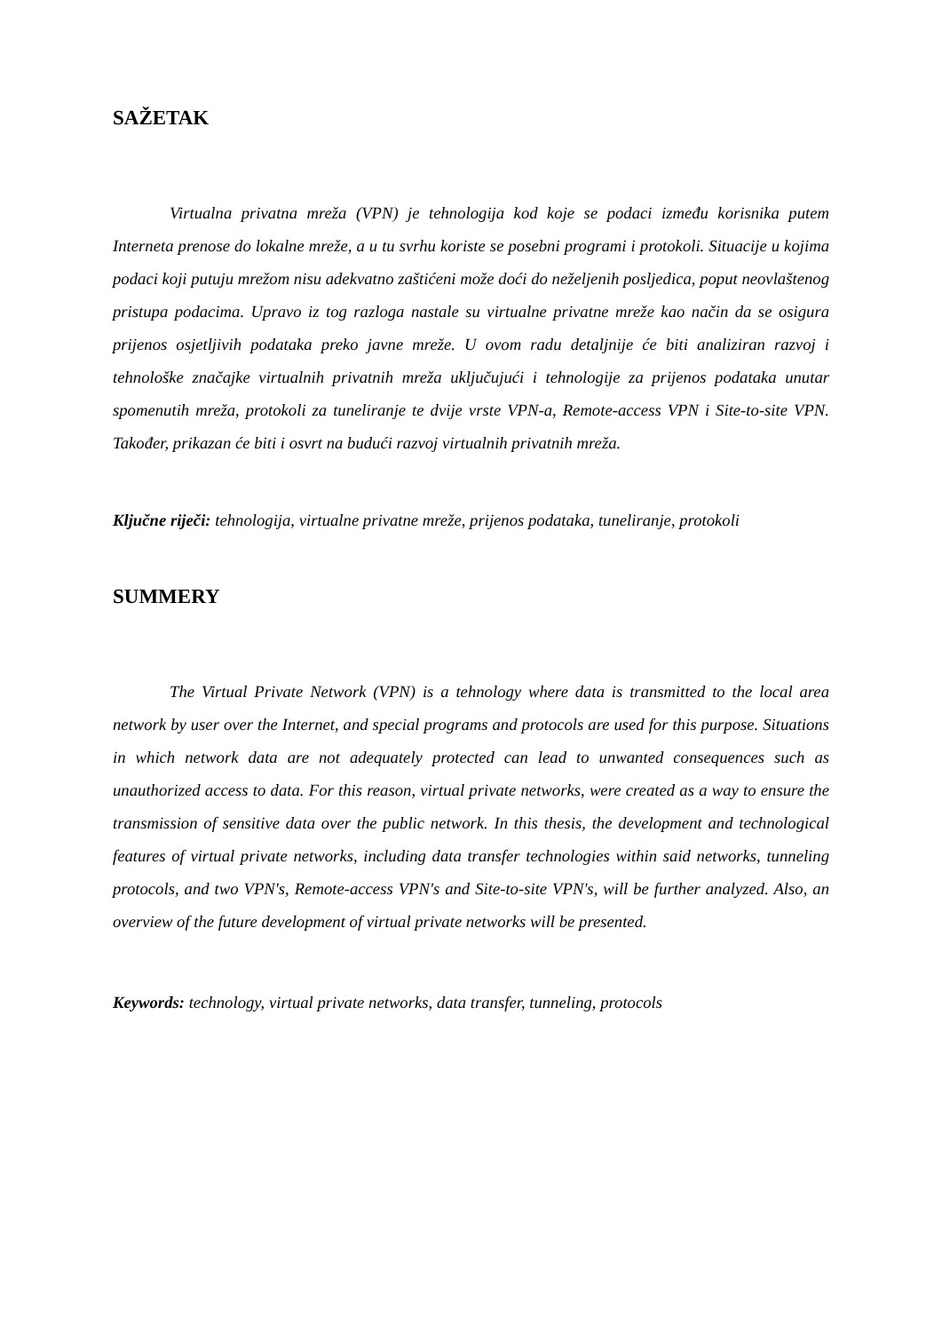SAŽETAK
Virtualna privatna mreža (VPN) je tehnologija kod koje se podaci između korisnika putem Interneta prenose do lokalne mreže, a u tu svrhu koriste se posebni programi i protokoli. Situacije u kojima podaci koji putuju mrežom nisu adekvatno zaštićeni može doći do neželjenih posljedica, poput neovlaštenog pristupa podacima. Upravo iz tog razloga nastale su virtualne privatne mreže kao način da se osigura prijenos osjetljivih podataka preko javne mreže. U ovom radu detaljnije će biti analiziran razvoj i tehnološke značajke virtualnih privatnih mreža uključujući i tehnologije za prijenos podataka unutar spomenutih mreža, protokoli za tuneliranje te dvije vrste VPN-a, Remote-access VPN i Site-to-site VPN. Također, prikazan će biti i osvrt na budući razvoj virtualnih privatnih mreža.
Ključne riječi: tehnologija, virtualne privatne mreže, prijenos podataka, tuneliranje, protokoli
SUMMERY
The Virtual Private Network (VPN) is a tehnology where data is transmitted to the local area network by user over the Internet, and special programs and protocols are used for this purpose. Situations in which network data are not adequately protected can lead to unwanted consequences such as unauthorized access to data. For this reason, virtual private networks, were created as a way to ensure the transmission of sensitive data over the public network. In this thesis, the development and technological features of virtual private networks, including data transfer technologies within said networks, tunneling protocols, and two VPN's, Remote-access VPN's and Site-to-site VPN's, will be further analyzed. Also, an overview of the future development of virtual private networks will be presented.
Keywords: technology, virtual private networks, data transfer, tunneling, protocols